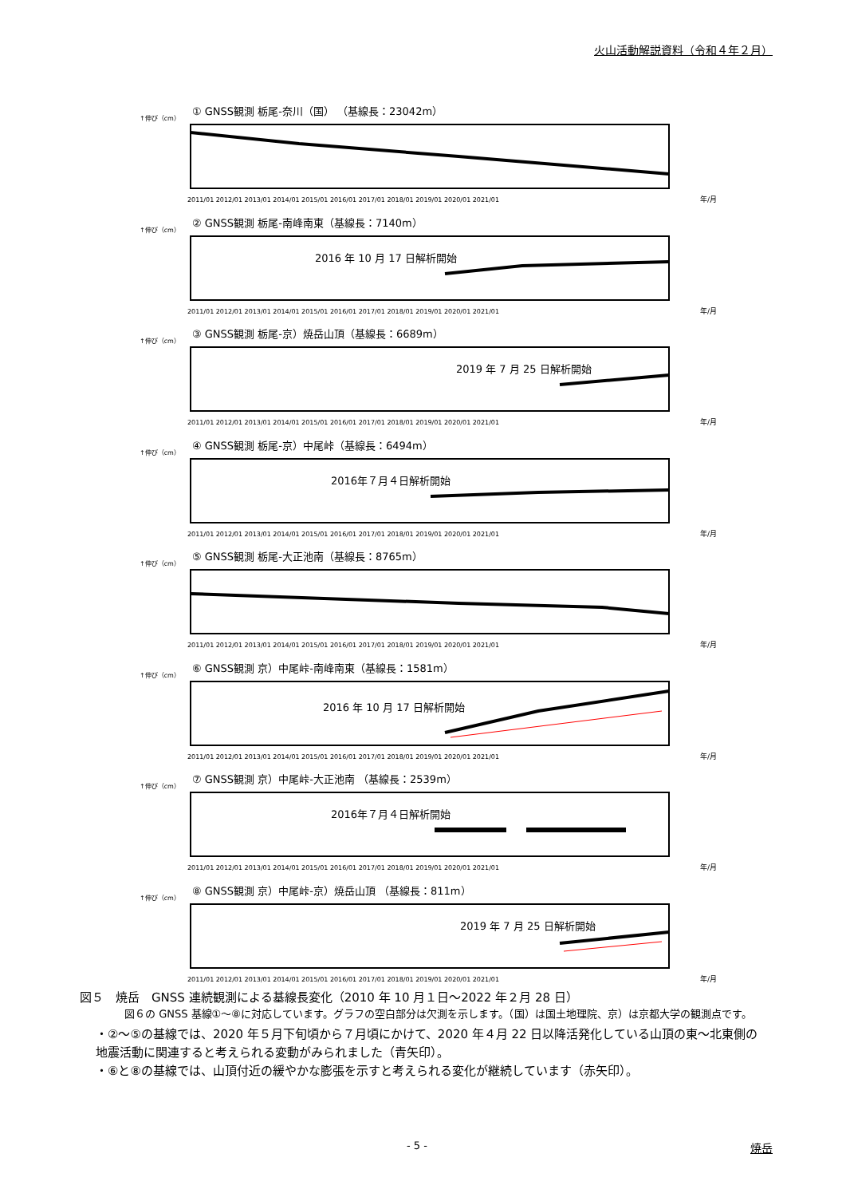火山活動解説資料（令和４年２月）
↑伸び（cm）
① GNSS観測 栃尾-奈川（国） （基線長：23042m）
2011/01 2012/01 2013/01 2014/01 2015/01 2016/01 2017/01 2018/01 2019/01 2020/01 2021/01
年/月
↑伸び（cm）
② GNSS観測 栃尾-南峰南東（基線長：7140m）
2016 年 10 月 17 日解析開始
2011/01 2012/01 2013/01 2014/01 2015/01 2016/01 2017/01 2018/01 2019/01 2020/01 2021/01
年/月
↑伸び（cm）
③ GNSS観測 栃尾-京）焼岳山頂（基線長：6689m）
2019 年 7 月 25 日解析開始
2011/01 2012/01 2013/01 2014/01 2015/01 2016/01 2017/01 2018/01 2019/01 2020/01 2021/01
年/月
↑伸び（cm）
④ GNSS観測 栃尾-京）中尾峠（基線長：6494m）
2016年７月４日解析開始
2011/01 2012/01 2013/01 2014/01 2015/01 2016/01 2017/01 2018/01 2019/01 2020/01 2021/01
年/月
↑伸び（cm）
⑤ GNSS観測 栃尾-大正池南（基線長：8765m）
2011/01 2012/01 2013/01 2014/01 2015/01 2016/01 2017/01 2018/01 2019/01 2020/01 2021/01
年/月
↑伸び（cm）
⑥ GNSS観測 京）中尾峠-南峰南東（基線長：1581m）
2016 年 10 月 17 日解析開始
2011/01 2012/01 2013/01 2014/01 2015/01 2016/01 2017/01 2018/01 2019/01 2020/01 2021/01
年/月
↑伸び（cm）
⑦ GNSS観測 京）中尾峠-大正池南 （基線長：2539m）
2016年７月４日解析開始
2011/01 2012/01 2013/01 2014/01 2015/01 2016/01 2017/01 2018/01 2019/01 2020/01 2021/01
年/月
↑伸び（cm）
⑧ GNSS観測 京）中尾峠-京）焼岳山頂 （基線長：811m）
2019 年 7 月 25 日解析開始
2011/01 2012/01 2013/01 2014/01 2015/01 2016/01 2017/01 2018/01 2019/01 2020/01 2021/01
年/月
図５　焼岳　GNSS 連続観測による基線長変化（2010 年 10 月１日～2022 年２月 28 日）
図６の GNSS 基線①～⑧に対応しています。グラフの空白部分は欠測を示します。（国）は国土地理院、京）は京都大学の観測点です。
・②～⑤の基線では、2020 年５月下旬頃から７月頃にかけて、2020 年４月 22 日以降活発化している山頂の東～北東側の地震活動に関連すると考えられる変動がみられました（青矢印）。
・⑥と⑧の基線では、山頂付近の緩やかな膨張を示すと考えられる変化が継続しています（赤矢印）。
- 5 - 焼岳